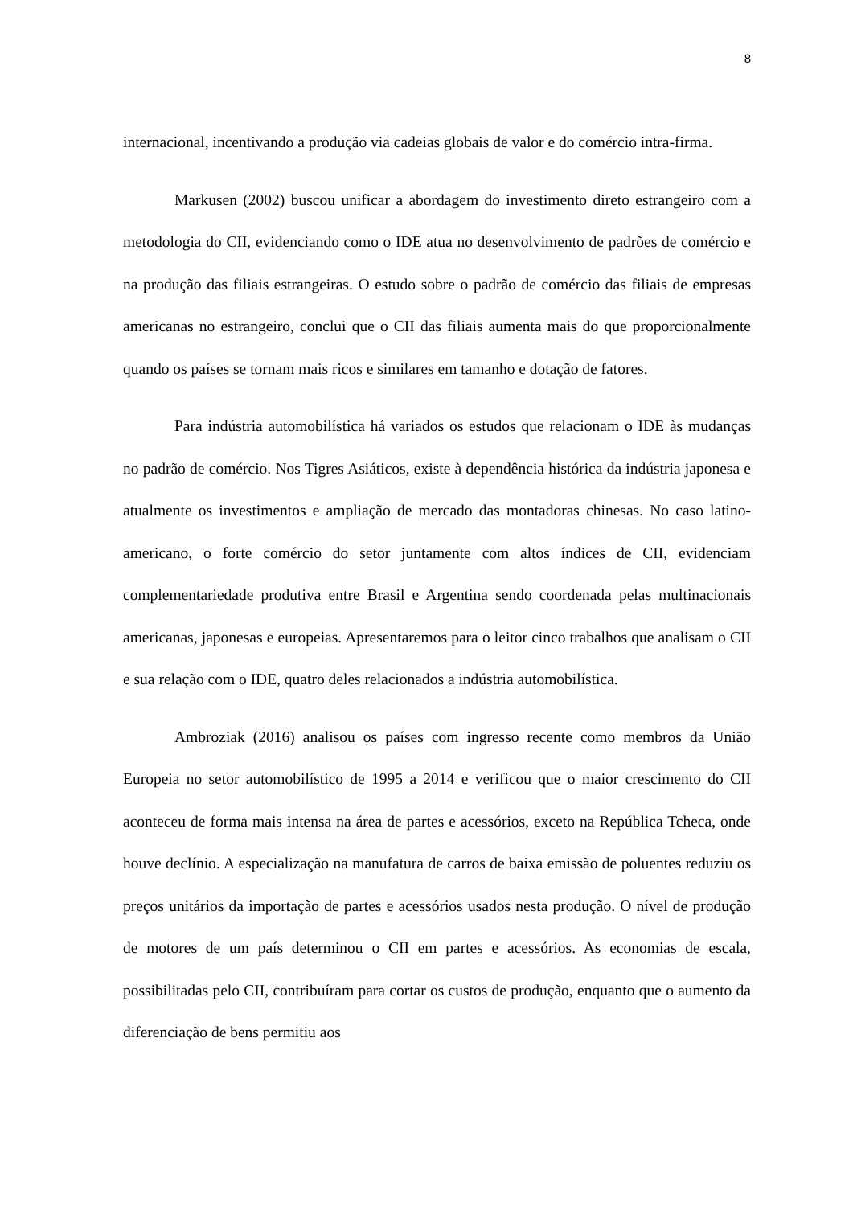8
internacional, incentivando a produção via cadeias globais de valor e do comércio intra-firma.
Markusen (2002) buscou unificar a abordagem do investimento direto estrangeiro com a metodologia do CII, evidenciando como o IDE atua no desenvolvimento de padrões de comércio e na produção das filiais estrangeiras. O estudo sobre o padrão de comércio das filiais de empresas americanas no estrangeiro, conclui que o CII das filiais aumenta mais do que proporcionalmente quando os países se tornam mais ricos e similares em tamanho e dotação de fatores.
Para indústria automobilística há variados os estudos que relacionam o IDE às mudanças no padrão de comércio. Nos Tigres Asiáticos, existe à dependência histórica da indústria japonesa e atualmente os investimentos e ampliação de mercado das montadoras chinesas. No caso latino-americano, o forte comércio do setor juntamente com altos índices de CII, evidenciam complementariedade produtiva entre Brasil e Argentina sendo coordenada pelas multinacionais americanas, japonesas e europeias. Apresentaremos para o leitor cinco trabalhos que analisam o CII e sua relação com o IDE, quatro deles relacionados a indústria automobilística.
Ambroziak (2016) analisou os países com ingresso recente como membros da União Europeia no setor automobilístico de 1995 a 2014 e verificou que o maior crescimento do CII aconteceu de forma mais intensa na área de partes e acessórios, exceto na República Tcheca, onde houve declínio. A especialização na manufatura de carros de baixa emissão de poluentes reduziu os preços unitários da importação de partes e acessórios usados nesta produção. O nível de produção de motores de um país determinou o CII em partes e acessórios. As economias de escala, possibilitadas pelo CII, contribuíram para cortar os custos de produção, enquanto que o aumento da diferenciação de bens permitiu aos